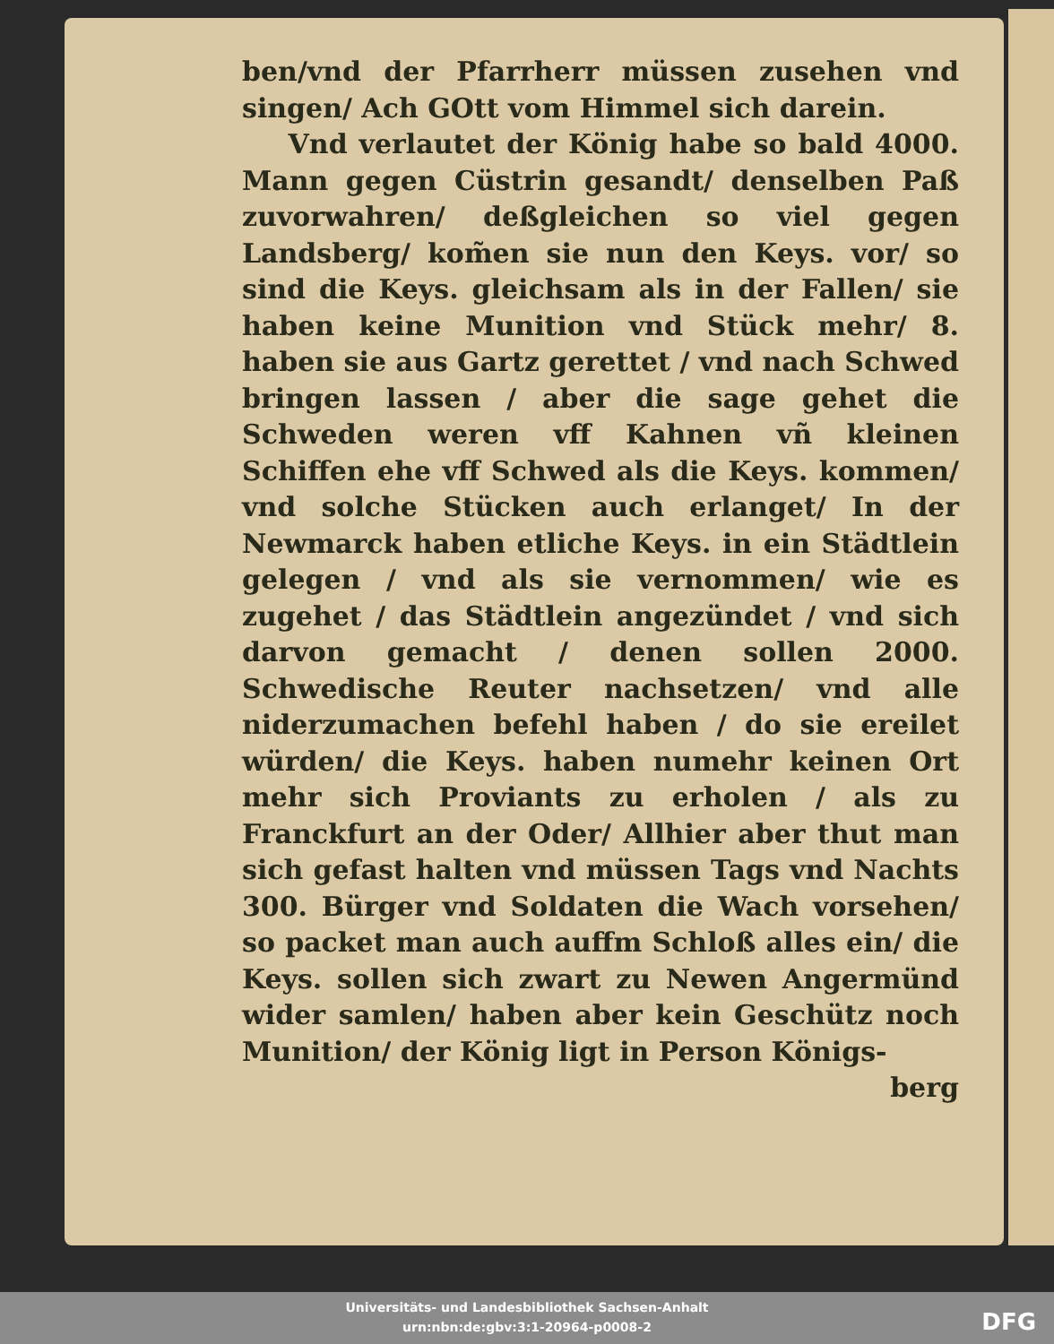ben/vnd der Pfarrherr müssen zusehen vnd singen/ Ach GOtt vom Himmel sich darein.
Vnd verlautet der König habe so bald 4000. Mann gegen Cüstrin gesandt/ denselben Paß zuvorwahren/ deßgleichen so viel gegen Landsberg/ kom̃en sie nun den Keys. vor/ so sind die Keys. gleichsam als in der Fallen/ sie haben keine Munition vnd Stück mehr/ 8. haben sie aus Gartz gerettet / vnd nach Schwed bringen lassen / aber die sage gehet die Schweden weren vff Kahnen vñ kleinen Schiffen ehe vff Schwed als die Keys. kommen/ vnd solche Stücken auch erlanget/ In der Newmarck haben etliche Keys. in ein Städtlein gelegen / vnd als sie vernommen/ wie es zugehet / das Städtlein angezündet / vnd sich darvon gemacht / denen sollen 2000. Schwedische Reuter nachsetzen/ vnd alle niderzumachen befehl haben / do sie ereilet würden/ die Keys. haben numehr keinen Ort mehr sich Proviants zu erholen / als zu Franckfurt an der Oder/ Allhier aber thut man sich gefast halten vnd müssen Tags vnd Nachts 300. Bürger vnd Soldaten die Wach vorsehen/ so packet man auch auffm Schloß alles ein/ die Keys. sollen sich zwart zu Newen Angermünd wider samlen/ haben aber kein Geschütz noch Munition/ der König ligt in Person Königs-
berg
Universitäts- und Landesbibliothek Sachsen-Anhalt
urn:nbn:de:gbv:3:1-20964-p0008-2
DFG